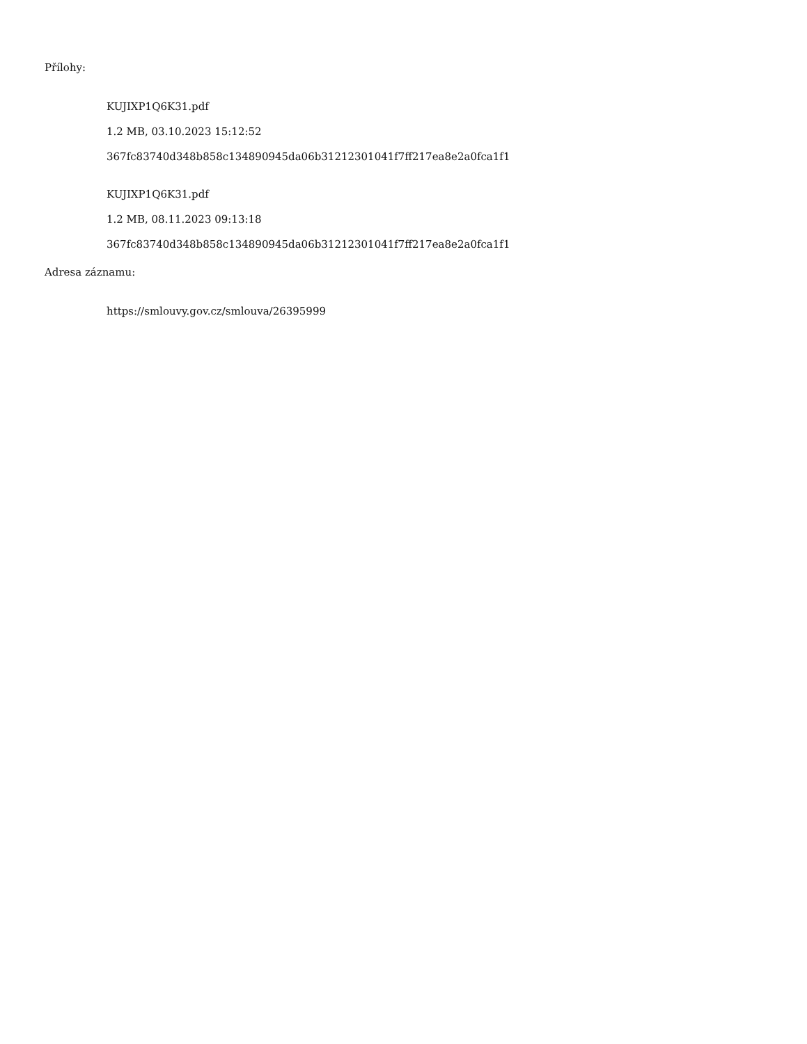Přílohy:
KUJIXP1Q6K31.pdf
1.2 MB, 03.10.2023 15:12:52
367fc83740d348b858c134890945da06b31212301041f7ff217ea8e2a0fca1f1
KUJIXP1Q6K31.pdf
1.2 MB, 08.11.2023 09:13:18
367fc83740d348b858c134890945da06b31212301041f7ff217ea8e2a0fca1f1
Adresa záznamu:
https://smlouvy.gov.cz/smlouva/26395999